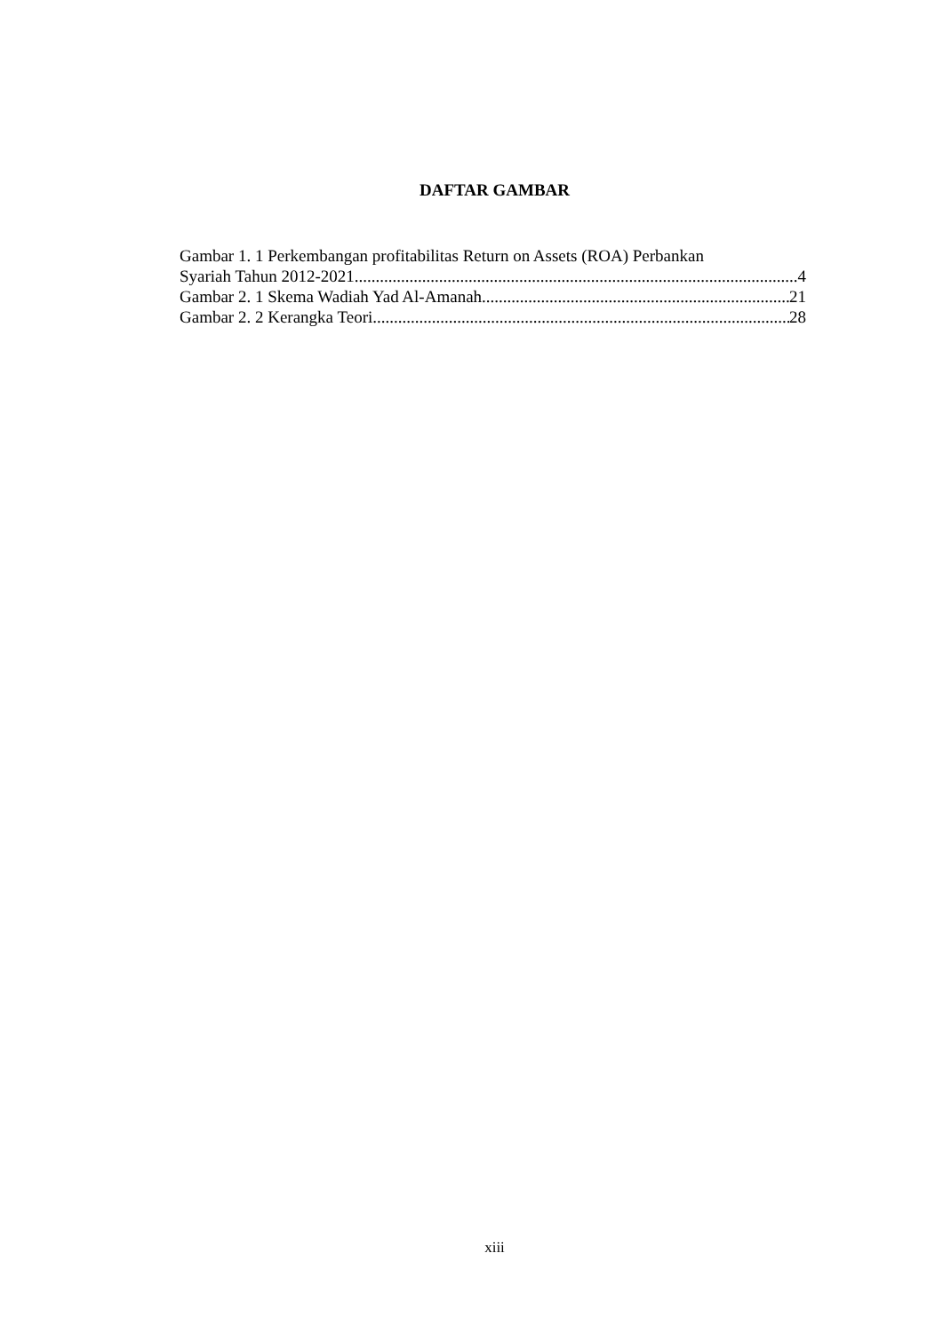DAFTAR GAMBAR
Gambar 1. 1 Perkembangan profitabilitas Return on Assets (ROA) Perbankan
Syariah Tahun 2012-2021 4
Gambar 2. 1 Skema Wadiah Yad Al-Amanah 21
Gambar 2. 2 Kerangka Teori 28
xiii